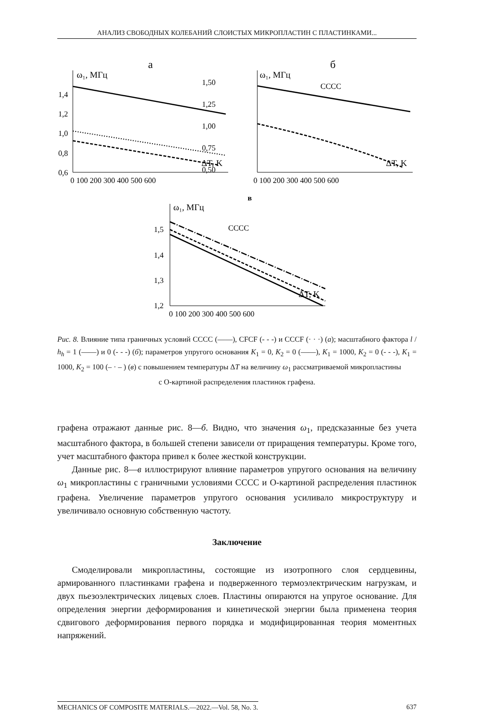АНАЛИЗ СВОБОДНЫХ КОЛЕБАНИЙ СЛОИСТЫХ МИКРОПЛАСТИН С ПЛАСТИНКАМИ...
а
б
в
ω₁, МГц
ω₁, МГц
ω₁, МГц
1,4
1,2
1,0
0,8
0,6
1,50
1,25
1,00
0,75
0,50
1,5
1,4
1,3
1,2
0 100 200 300 400 500 600
0 100 200 300 400 500 600
0 100 200 300 400 500 600
ΔT, K
ΔT, K
ΔT, K
CCCC
CCCC
Рис. 8. Влияние типа граничных условий CCCC (——), CFCF (- - -) и CCCF (· · ·) (а); масштабного фактора l / h<sub>h</sub> = 1 (——) и 0 (- - -) (б); параметров упругого основания K<sub>1</sub> = 0, K<sub>2</sub> = 0 (——), K<sub>1</sub> = 1000, K<sub>2</sub> = 0 (- - -), K<sub>1</sub> = 1000, K<sub>2</sub> = 100 (– · – ) (в) с повышением температуры ΔT на величину ω<sub>1</sub> рассматриваемой микропластины
с О-картиной распределения пластинок графена.
графена отражают данные рис. 8—б. Видно, что значения ω<sub>1</sub>, предсказанные без учета масштабного фактора, в большей степени зависели от приращения температуры. Кроме того, учет масштабного фактора привел к более жесткой конструкции.
Данные рис. 8—в иллюстрируют влияние параметров упругого основания на величину ω<sub>1</sub> микропластины с граничными условиями CCCC и О-картиной распределения пластинок графена. Увеличение параметров упругого основания усиливало микроструктуру и увеличивало основную собственную частоту.
Заключение
Смоделировали микропластины, состоящие из изотропного слоя сердцевины, армированного пластинками графена и подверженного термоэлектрическим нагрузкам, и двух пьезоэлектрических лицевых слоев. Пластины опираются на упругое основание. Для определения энергии деформирования и кинетической энергии была применена теория сдвигового деформирования первого порядка и модифицированная теория моментных напряжений.
MECHANICS OF COMPOSITE MATERIALS.—2022.—Vol. 58, No. 3. 637